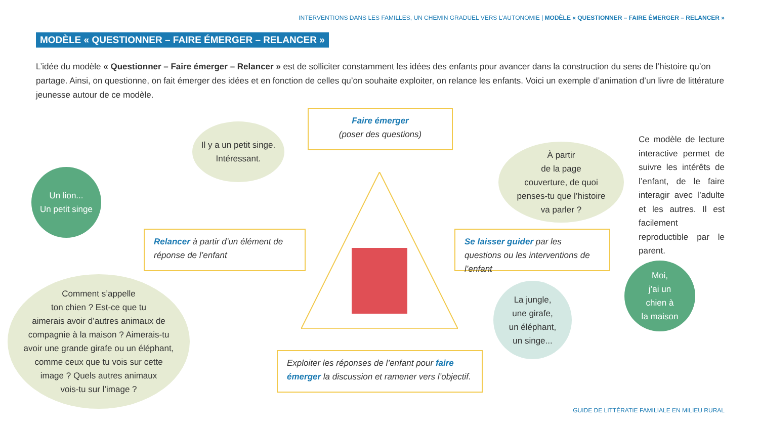INTERVENTIONS DANS LES FAMILLES, UN CHEMIN GRADUEL VERS L’AUTONOMIE | MODÈLE « QUESTIONNER – FAIRE ÉMERGER – RELANCER »
MODÈLE « QUESTIONNER – FAIRE ÉMERGER – RELANCER »
L’idée du modèle « Questionner – Faire émerger – Relancer » est de solliciter constamment les idées des enfants pour avancer dans la construction du sens de l’histoire qu’on partage. Ainsi, on questionne, on fait émerger des idées et en fonction de celles qu’on souhaite exploiter, on relance les enfants. Voici un exemple d’animation d’un livre de littérature jeunesse autour de ce modèle.
Faire émerger
(poser des questions)
Relancer à partir d’un élément de réponse de l’enfant
Se laisser guider par les questions ou les interventions de l’enfant
Exploiter les réponses de l’enfant pour faire émerger la discussion et ramener vers l’objectif.
Il y a un petit singe.
Intéressant.
Un lion...
Un petit singe
À partir
de la page
couverture, de quoi
penses-tu que l’histoire
va parler ?
Comment s’appelle
ton chien ? Est-ce que tu
aimerais avoir d’autres animaux de
compagnie à la maison ? Aimerais-tu
avoir une grande girafe ou un éléphant,
comme ceux que tu vois sur cette
image ? Quels autres animaux
vois-tu sur l’image ?
La jungle,
une girafe,
un éléphant,
un singe...
Moi,
j’ai un
chien à
la maison
Ce modèle de lecture interactive permet de suivre les intérêts de l’enfant, de le faire interagir avec l’adulte et les autres. Il est facilement reproductible par le parent.
GUIDE DE LITTÉRATIE FAMILIALE EN MILIEU RURAL